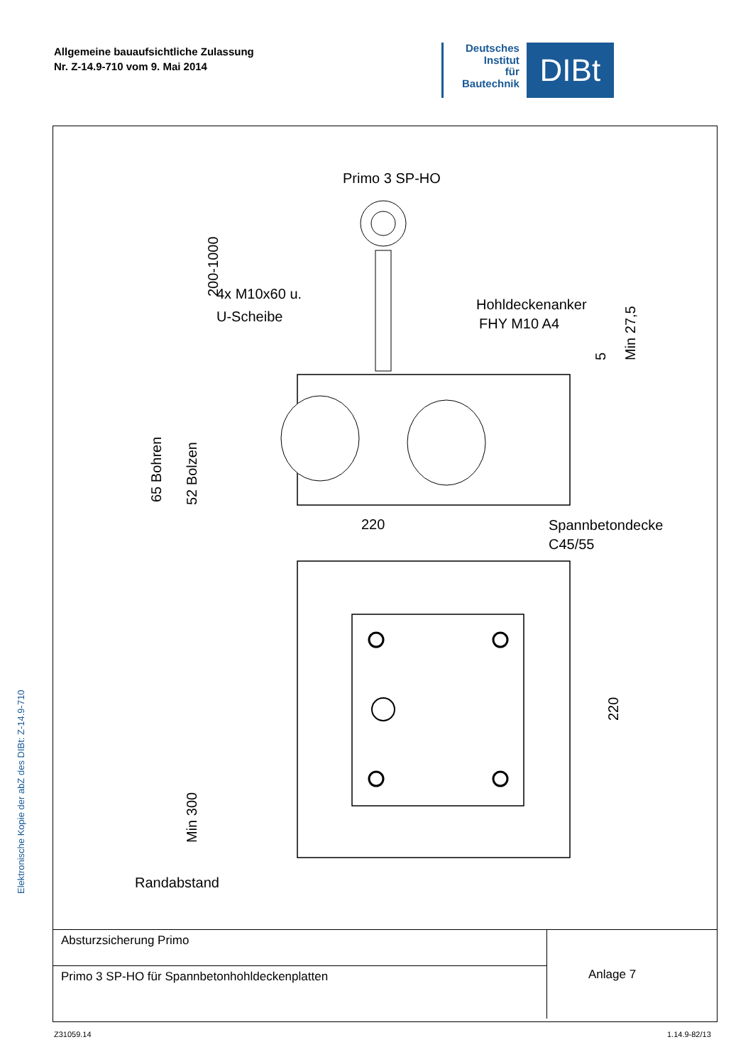Allgemeine bauaufsichtliche Zulassung
Nr. Z-14.9-710 vom 9. Mai 2014
Deutsches
Institut
für
Bautechnik
DIBt
Elektronische Kopie der abZ des DIBt: Z-14.9-710
Primo 3 SP-HO
200-1000
4x M10x60 u.
U-Scheibe
Hohldeckenanker
FHY M10 A4
65 Bohren
52 Bolzen
Min 27,5
5
220
Spannbetondecke
C45/55
220
Min 300
Randabstand
| Absturzsicherung Primo | Anlage 7 |
| Primo 3 SP-HO für Spannbetonhohldeckenplatten | |
Z31059.14 1.14.9-82/13